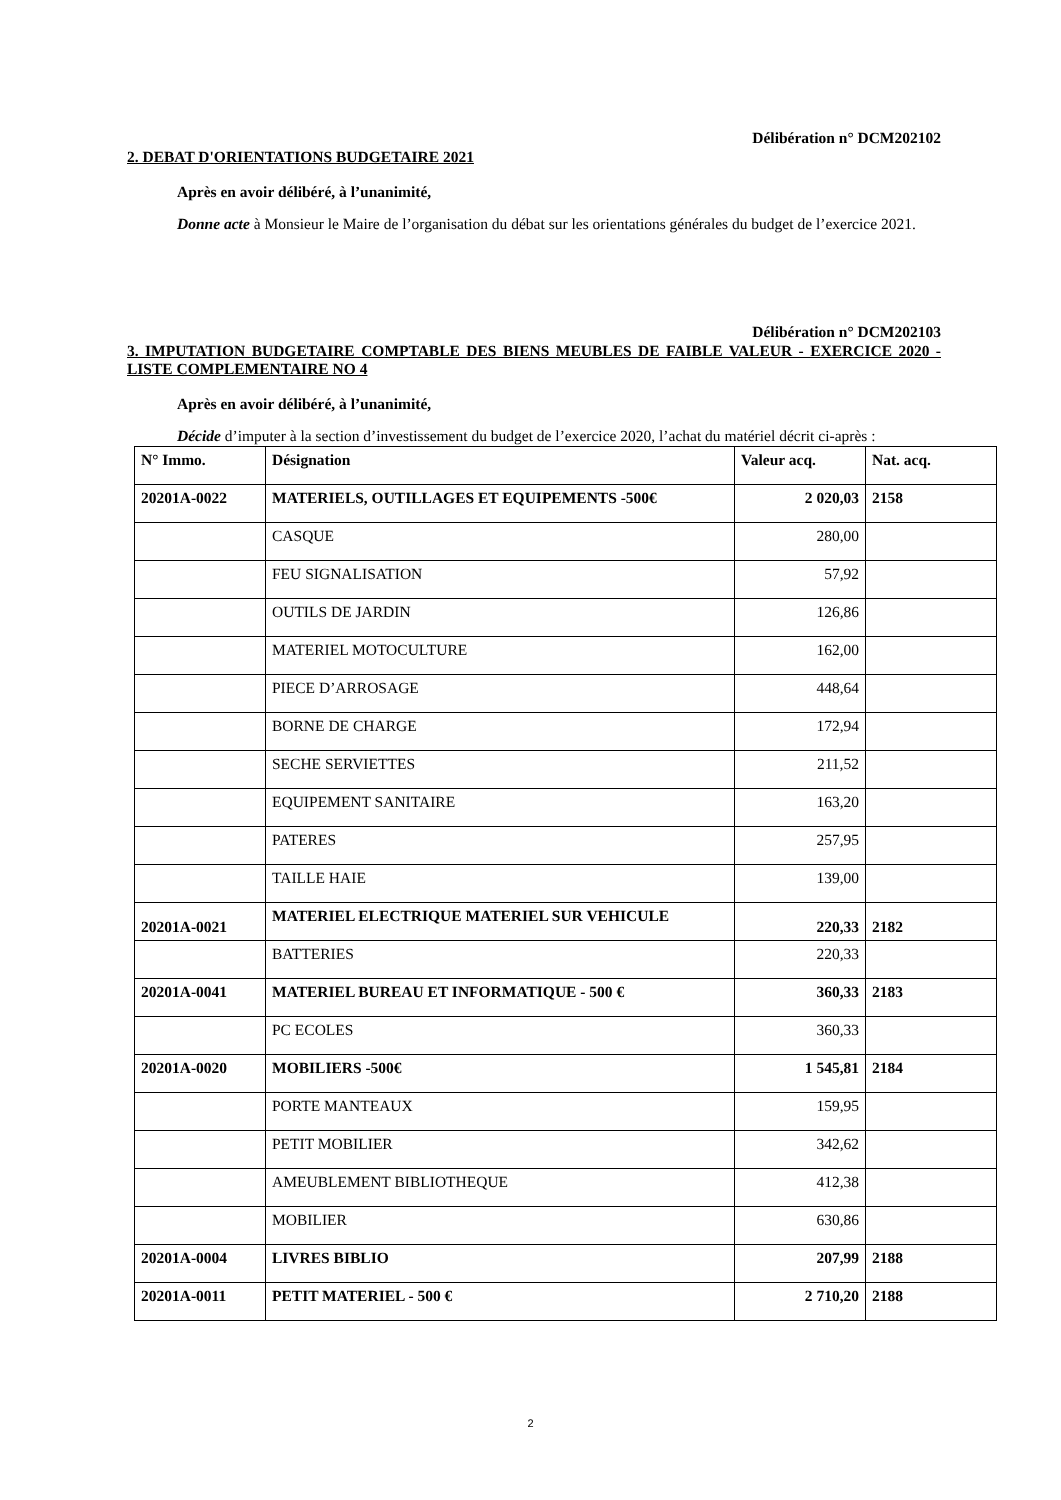Délibération n° DCM202102
2. DEBAT D'ORIENTATIONS BUDGETAIRE 2021
Après en avoir délibéré, à l’unanimité,
Donne acte à Monsieur le Maire de l’organisation du débat sur les orientations générales du budget de l’exercice 2021.
Délibération n° DCM202103
3. IMPUTATION BUDGETAIRE COMPTABLE DES BIENS MEUBLES DE FAIBLE VALEUR - EXERCICE 2020 - LISTE COMPLEMENTAIRE NO 4
Après en avoir délibéré, à l’unanimité,
Décide d’imputer à la section d’investissement du budget de l’exercice 2020, l’achat du matériel décrit ci-après :
| N° Immo. | Désignation | Valeur acq. | Nat. acq. |
| --- | --- | --- | --- |
| 20201A-0022 | MATERIELS, OUTILLAGES ET EQUIPEMENTS -500€ | 2 020,03 | 2158 |
| | CASQUE | 280,00 | |
| | FEU SIGNALISATION | 57,92 | |
| | OUTILS DE JARDIN | 126,86 | |
| | MATERIEL MOTOCULTURE | 162,00 | |
| | PIECE D’ARROSAGE | 448,64 | |
| | BORNE DE CHARGE | 172,94 | |
| | SECHE SERVIETTES | 211,52 | |
| | EQUIPEMENT SANITAIRE | 163,20 | |
| | PATERES | 257,95 | |
| | TAILLE HAIE | 139,00 | |
| 20201A-0021 | MATERIEL ELECTRIQUE MATERIEL SUR VEHICULE | 220,33 | 2182 |
| | BATTERIES | 220,33 | |
| 20201A-0041 | MATERIEL BUREAU ET INFORMATIQUE - 500 € | 360,33 | 2183 |
| | PC ECOLES | 360,33 | |
| 20201A-0020 | MOBILIERS -500€ | 1 545,81 | 2184 |
| | PORTE MANTEAUX | 159,95 | |
| | PETIT MOBILIER | 342,62 | |
| | AMEUBLEMENT BIBLIOTHEQUE | 412,38 | |
| | MOBILIER | 630,86 | |
| 20201A-0004 | LIVRES BIBLIO | 207,99 | 2188 |
| 20201A-0011 | PETIT MATERIEL - 500 € | 2 710,20 | 2188 |
2